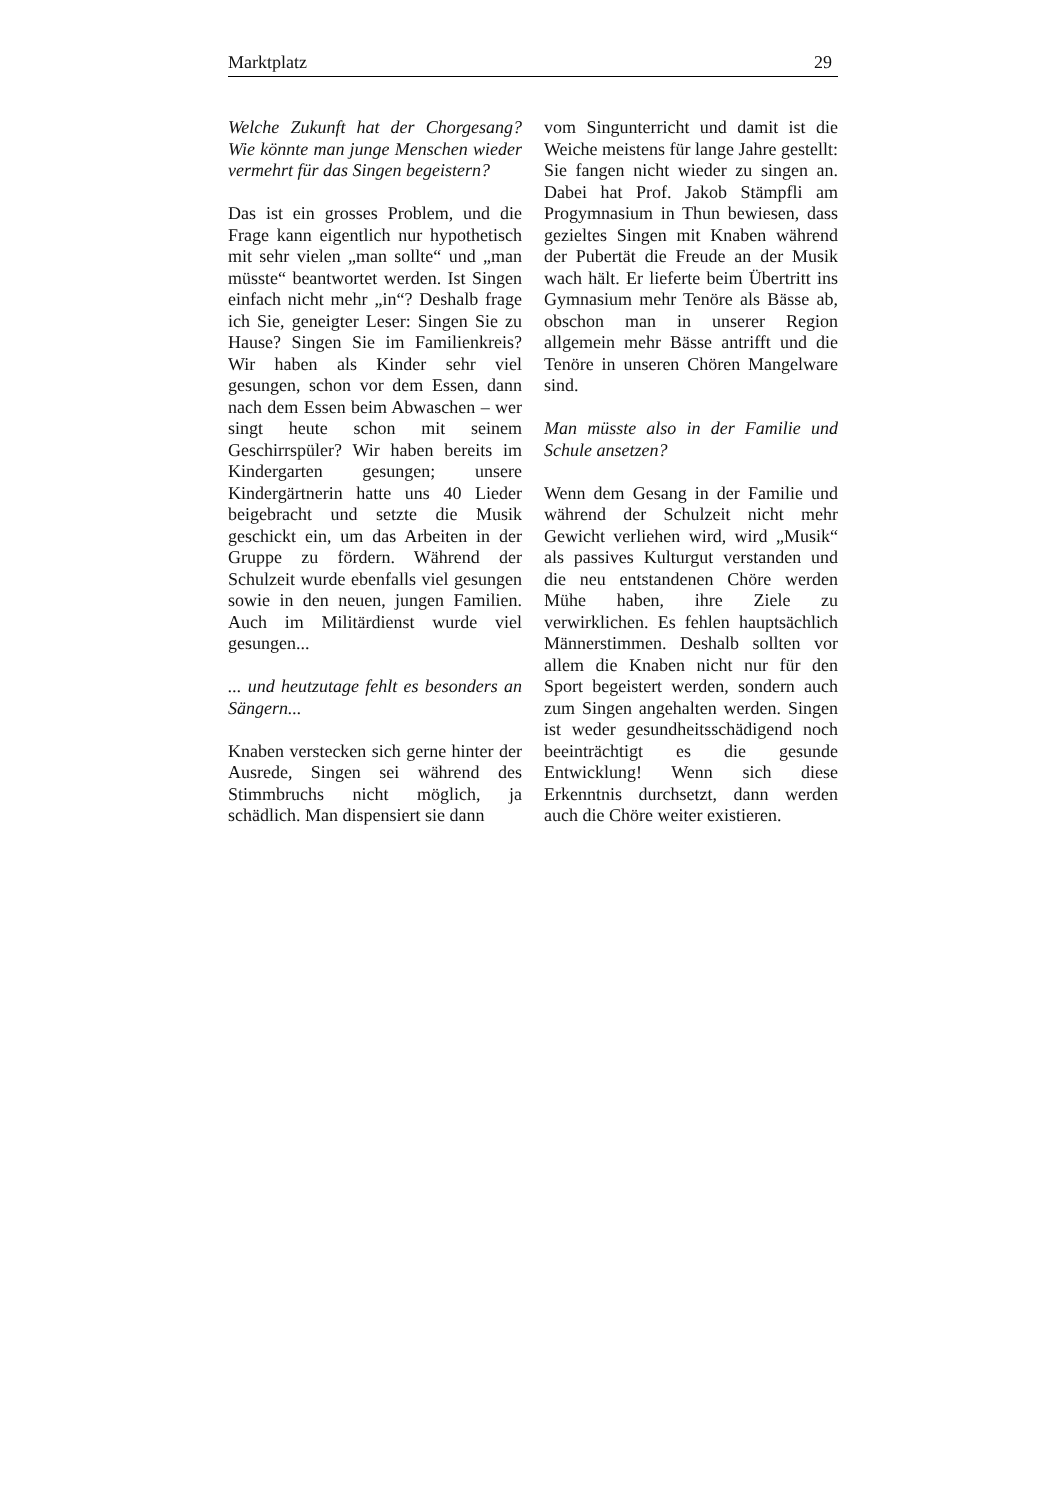Marktplatz 29
Welche Zukunft hat der Chorgesang? Wie könnte man junge Menschen wieder vermehrt für das Singen begeistern?
Das ist ein grosses Problem, und die Frage kann eigentlich nur hypothetisch mit sehr vielen „man sollte“ und „man müsste“ beantwortet werden. Ist Singen einfach nicht mehr „in“? Deshalb frage ich Sie, geneigter Leser: Singen Sie zu Hause? Singen Sie im Familienkreis? Wir haben als Kinder sehr viel gesungen, schon vor dem Essen, dann nach dem Essen beim Abwaschen – wer singt heute schon mit seinem Geschirrspüler? Wir haben bereits im Kindergarten gesungen; unsere Kindergärtnerin hatte uns 40 Lieder beigebracht und setzte die Musik geschickt ein, um das Arbeiten in der Gruppe zu fördern. Während der Schulzeit wurde ebenfalls viel gesungen sowie in den neuen, jungen Familien. Auch im Militärdienst wurde viel gesungen...
... und heutzutage fehlt es besonders an Sängern...
Knaben verstecken sich gerne hinter der Ausrede, Singen sei während des Stimmbruchs nicht möglich, ja schädlich. Man dispensiert sie dann
vom Singunterricht und damit ist die Weiche meistens für lange Jahre gestellt: Sie fangen nicht wieder zu singen an. Dabei hat Prof. Jakob Stämpfli am Progymnasium in Thun bewiesen, dass gezieltes Singen mit Knaben während der Pubertät die Freude an der Musik wach hält. Er lieferte beim Übertritt ins Gymnasium mehr Tenöre als Bässe ab, obschon man in unserer Region allgemein mehr Bässe antrifft und die Tenöre in unseren Chören Mangelware sind.
Man müsste also in der Familie und Schule ansetzen?
Wenn dem Gesang in der Familie und während der Schulzeit nicht mehr Gewicht verliehen wird, wird „Musik“ als passives Kulturgut verstanden und die neu entstandenen Chöre werden Mühe haben, ihre Ziele zu verwirklichen. Es fehlen hauptsächlich Männerstimmen. Deshalb sollten vor allem die Knaben nicht nur für den Sport begeistert werden, sondern auch zum Singen angehalten werden. Singen ist weder gesundheitsschädigend noch beeinträchtigt es die gesunde Entwicklung! Wenn sich diese Erkenntnis durchsetzt, dann werden auch die Chöre weiter existieren.